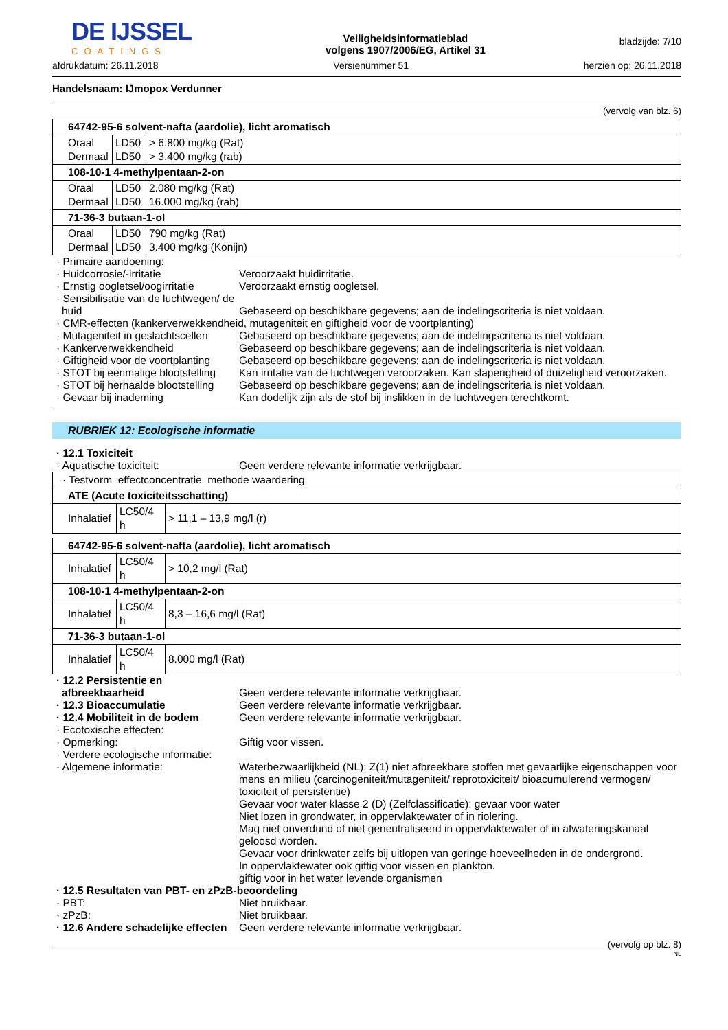DE IJSSEL
COATINGS
Veiligheidsinformatieblad
volgens 1907/2006/EG, Artikel 31
bladzijde: 7/10
afdrukdatum: 26.11.2018 Versienummer 51 herzien op: 26.11.2018
Handelsnaam: IJmopox Verdunner
(vervolg van blz. 6)
| 64742-95-6 solvent-nafta (aardolie), licht aromatisch | | |
| Oraal Dermaal | LD50 LD50 | > 6.800 mg/kg (Rat) > 3.400 mg/kg (rab) |
| 108-10-1 4-methylpentaan-2-on | | |
| Oraal Dermaal | LD50 LD50 | 2.080 mg/kg (Rat) 16.000 mg/kg (rab) |
| 71-36-3 butaan-1-ol | | |
| Oraal Dermaal | LD50 LD50 | 790 mg/kg (Rat) 3.400 mg/kg (Konijn) |
· Primaire aandoening:
· Huidcorrosie/-irritatie Veroorzaakt huidirritatie.
· Ernstig oogletsel/oogirritatie
Veroorzaakt ernstig oogletsel.
· Sensibilisatie van de luchtwegen/ de huid
Gebaseerd op beschikbare gegevens; aan de indelingscriteria is niet voldaan.
· CMR-effecten (kankerverwekkendheid, mutageniteit en giftigheid voor de voortplanting)
· Mutageniteit in geslachtscellen
Gebaseerd op beschikbare gegevens; aan de indelingscriteria is niet voldaan.
· Kankerverwekkendheid Gebaseerd op beschikbare gegevens; aan de indelingscriteria is niet voldaan.
· Giftigheid voor de voortplanting
Gebaseerd op beschikbare gegevens; aan de indelingscriteria is niet voldaan.
· STOT bij eenmalige blootstelling
Kan irritatie van de luchtwegen veroorzaken. Kan slaperigheid of duizeligheid veroorzaken.
· STOT bij herhaalde blootstelling
Gebaseerd op beschikbare gegevens; aan de indelingscriteria is niet voldaan.
· Gevaar bij inademing Kan dodelijk zijn als de stof bij inslikken in de luchtwegen terechtkomt.
RUBRIEK 12: Ecologische informatie
· 12.1 Toxiciteit
· Aquatische toxiciteit: Geen verdere relevante informatie verkrijgbaar.
| · Testvorm effectconcentratie methode waardering | | |
| ATE (Acute toxiciteitsschatting) | | |
| Inhalatief | LC50/4 h | > 11,1 – 13,9 mg/l (r) |
| 64742-95-6 solvent-nafta (aardolie), licht aromatisch | | |
| Inhalatief | LC50/4 h | > 10,2 mg/l (Rat) |
| 108-10-1 4-methylpentaan-2-on | | |
| Inhalatief | LC50/4 h | 8,3 – 16,6 mg/l (Rat) |
| 71-36-3 butaan-1-ol | | |
| Inhalatief | LC50/4 h | 8.000 mg/l (Rat) |
· 12.2 Persistentie en afbreekbaarheid
Geen verdere relevante informatie verkrijgbaar.
· 12.3 Bioaccumulatie Geen verdere relevante informatie verkrijgbaar.
· 12.4 Mobiliteit in de bodem
Geen verdere relevante informatie verkrijgbaar.
· Ecotoxische effecten:
· Opmerking: Giftig voor vissen.
· Verdere ecologische informatie:
· Algemene informatie: Waterbezwaarlijkheid (NL): Z(1) niet afbreekbare stoffen met gevaarlijke eigenschappen voor mens en milieu (carcinogeniteit/mutageniteit/ reprotoxiciteit/ bioacumulerend vermogen/ toxiciteit of persistentie)
Gevaar voor water klasse 2 (D) (Zelfclassificatie): gevaar voor water
Niet lozen in grondwater, in oppervlaktewater of in riolering.
Mag niet onverdund of niet geneutraliseerd in oppervlaktewater of in afwateringskanaal geloosd worden.
Gevaar voor drinkwater zelfs bij uitlopen van geringe hoeveelheden in de ondergrond.
In oppervlaktewater ook giftig voor vissen en plankton.
giftig voor in het water levende organismen
· 12.5 Resultaten van PBT- en zPzB-beoordeling
· PBT: Niet bruikbaar.
· zPzB: Niet bruikbaar.
· 12.6 Andere schadelijke effecten
Geen verdere relevante informatie verkrijgbaar.
(vervolg op blz. 8)
NL